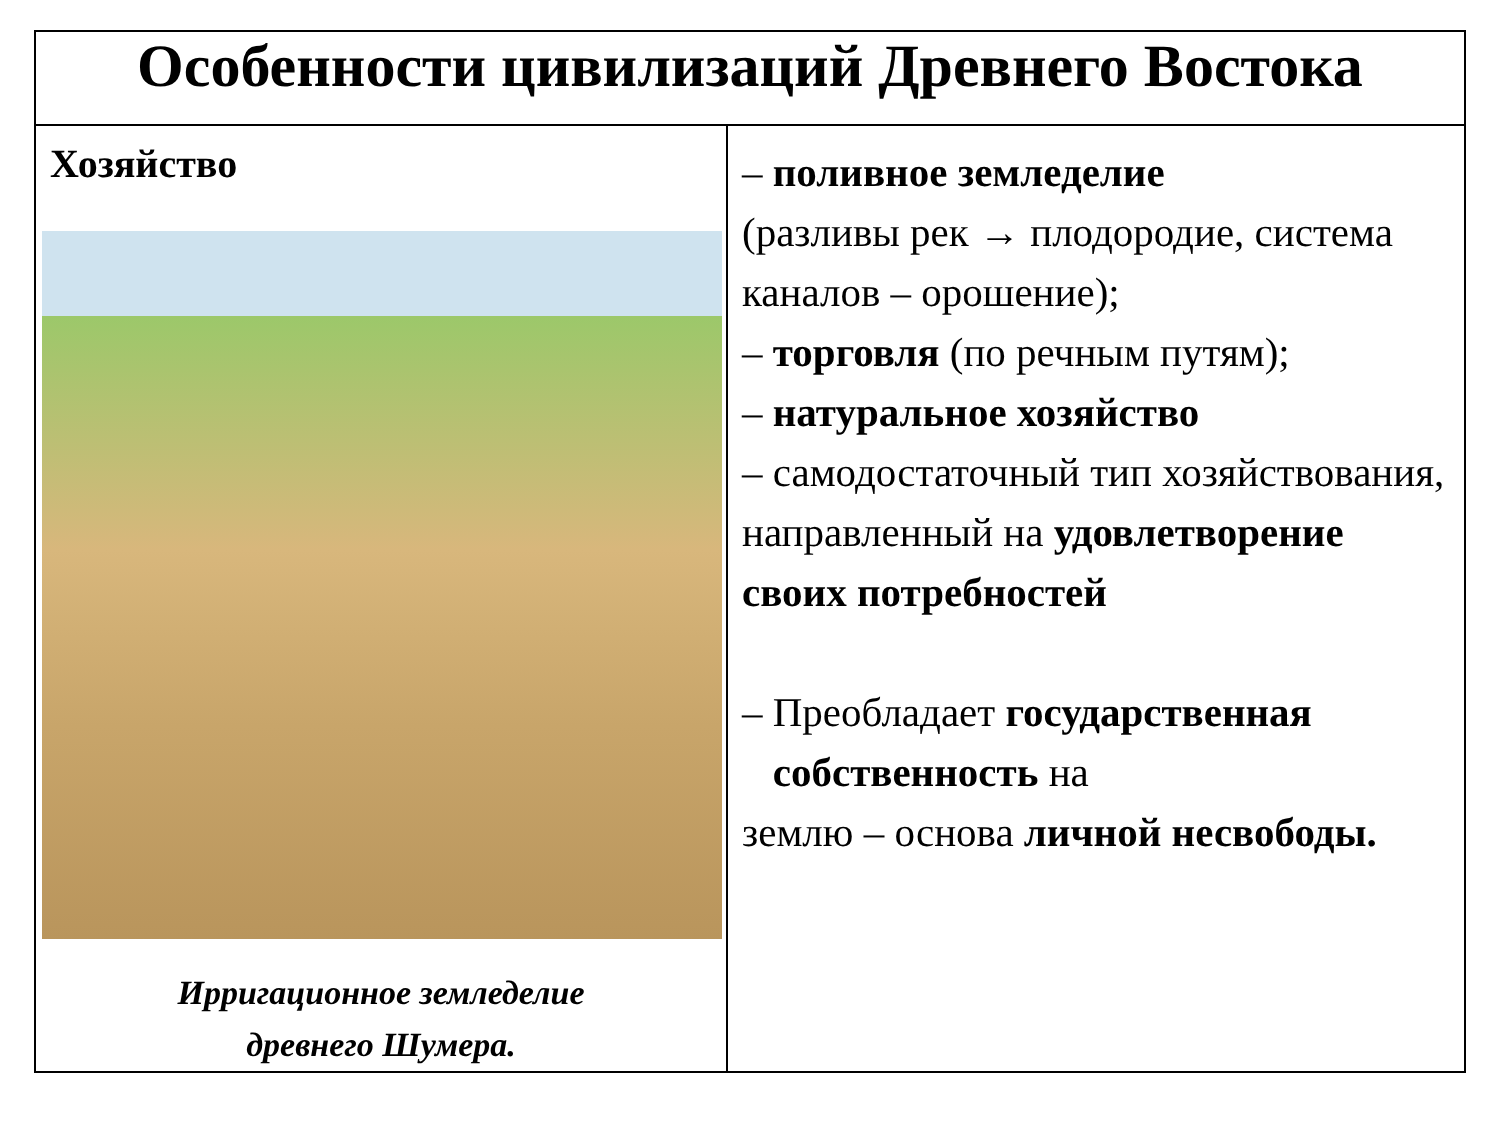| Особенности цивилизаций Древнего Востока | |
| --- | --- |
| Хозяйство Ирригационное земледелие древнего Шумера. | – поливное земледелие (разливы рек → плодородие, система каналов – орошение); – торговля (по речным путям); – натуральное хозяйство – самодостаточный тип хозяйствования, направленный на удовлетворение своих потребностей – Преобладает государственная собственность на землю – основа личной несвободы. |